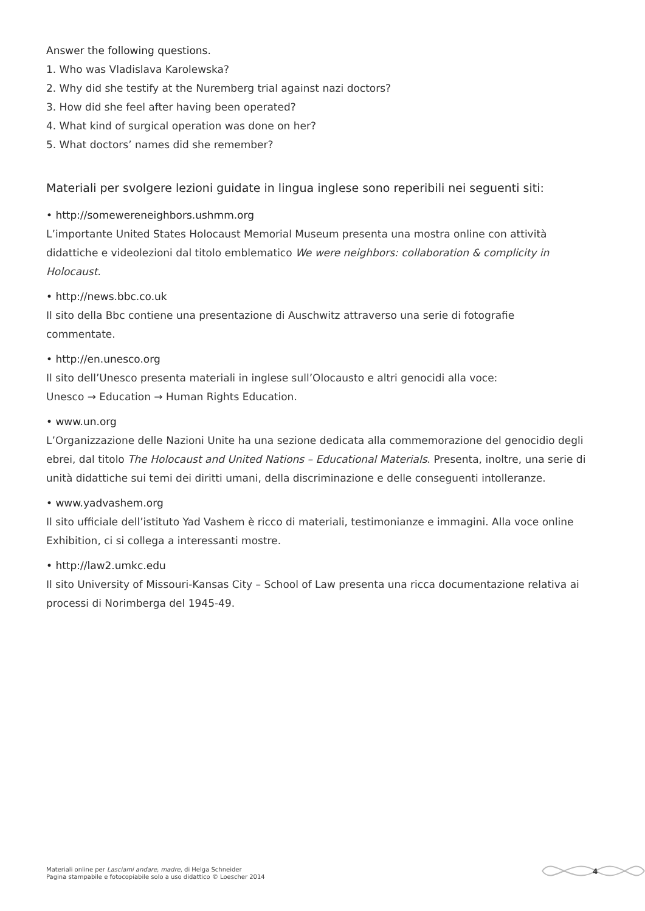Answer the following questions.
1. Who was Vladislava Karolewska?
2. Why did she testify at the Nuremberg trial against nazi doctors?
3. How did she feel after having been operated?
4. What kind of surgical operation was done on her?
5. What doctors’ names did she remember?
Materiali per svolgere lezioni guidate in lingua inglese sono reperibili nei seguenti siti:
• http://somewereneighbors.ushmm.org
L’importante United States Holocaust Memorial Museum presenta una mostra online con attività didattiche e videolezioni dal titolo emblematico We were neighbors: collaboration & complicity in Holocaust.
• http://news.bbc.co.uk
Il sito della Bbc contiene una presentazione di Auschwitz attraverso una serie di fotografie
commentate.
• http://en.unesco.org
Il sito dell’Unesco presenta materiali in inglese sull’Olocausto e altri genocidi alla voce:
Unesco → Education → Human Rights Education.
• www.un.org
L’Organizzazione delle Nazioni Unite ha una sezione dedicata alla commemorazione del genocidio degli ebrei, dal titolo The Holocaust and United Nations – Educational Materials. Presenta, inoltre, una serie di unità didattiche sui temi dei diritti umani, della discriminazione e delle conseguenti intolleranze.
• www.yadvashem.org
Il sito ufficiale dell’istituto Yad Vashem è ricco di materiali, testimonianze e immagini. Alla voce online Exhibition, ci si collega a interessanti mostre.
• http://law2.umkc.edu
Il sito University of Missouri-Kansas City – School of Law presenta una ricca documentazione relativa ai processi di Norimberga del 1945-49.
Materiali online per Lasciami andare, madre, di Helga Schneider
Pagina stampabile e fotocopiabile solo a uso didattico © Loescher 2014
4